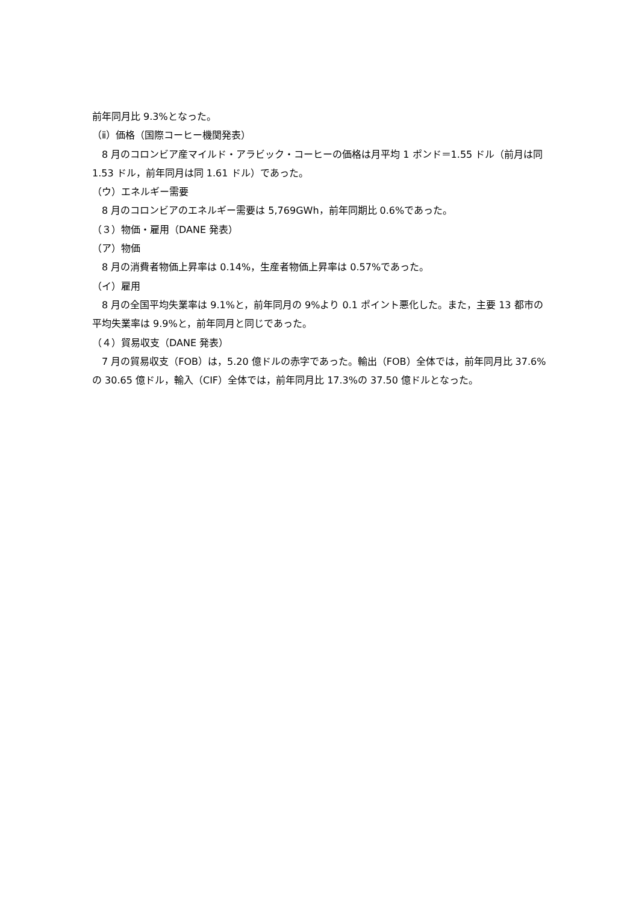前年同月比 9.3%となった。
（ⅱ）価格（国際コーヒー機関発表）
8 月のコロンビア産マイルド・アラビック・コーヒーの価格は月平均 1 ポンド＝1.55 ドル（前月は同 1.53 ドル，前年同月は同 1.61 ドル）であった。
（ウ）エネルギー需要
8 月のコロンビアのエネルギー需要は 5,769GWh，前年同期比 0.6%であった。
（３）物価・雇用（DANE 発表）
（ア）物価
8 月の消費者物価上昇率は 0.14%，生産者物価上昇率は 0.57%であった。
（イ）雇用
8 月の全国平均失業率は 9.1%と，前年同月の 9%より 0.1 ポイント悪化した。また，主要 13 都市の平均失業率は 9.9%と，前年同月と同じであった。
（４）貿易収支（DANE 発表）
7 月の貿易収支（FOB）は，5.20 億ドルの赤字であった。輸出（FOB）全体では，前年同月比 37.6%の 30.65 億ドル，輸入（CIF）全体では，前年同月比 17.3%の 37.50 億ドルとなった。